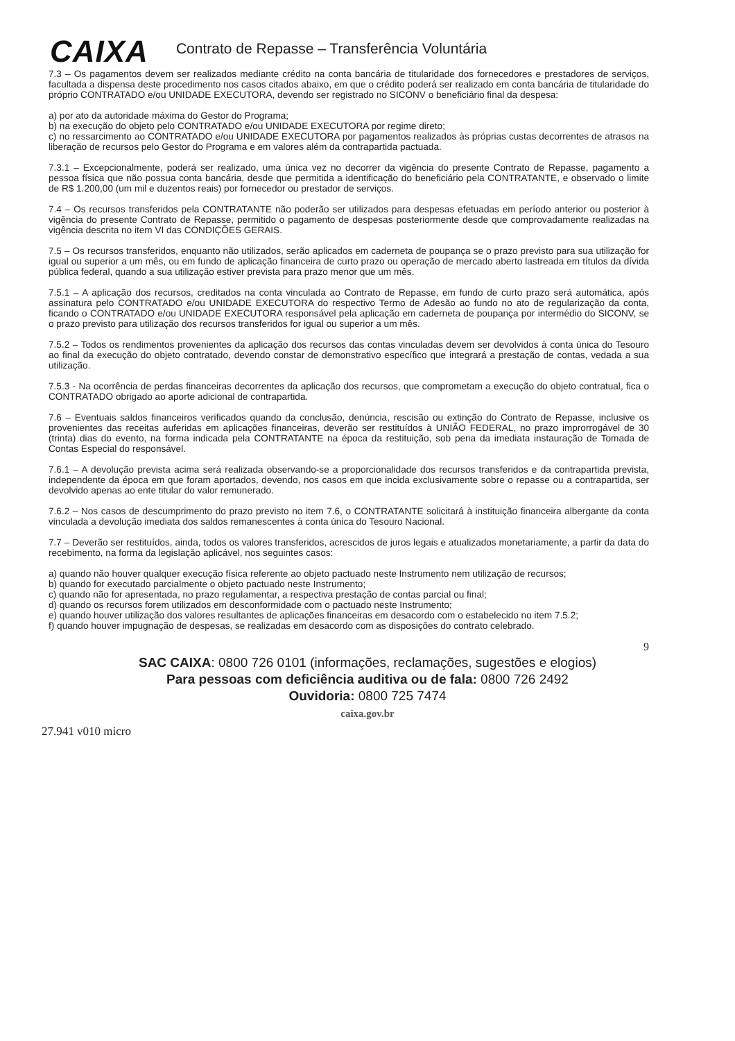CAIXA
Contrato de Repasse – Transferência Voluntária
7.3 – Os pagamentos devem ser realizados mediante crédito na conta bancária de titularidade dos fornecedores e prestadores de serviços, facultada a dispensa deste procedimento nos casos citados abaixo, em que o crédito poderá ser realizado em conta bancária de titularidade do próprio CONTRATADO e/ou UNIDADE EXECUTORA, devendo ser registrado no SICONV o beneficiário final da despesa:
a) por ato da autoridade máxima do Gestor do Programa;
b) na execução do objeto pelo CONTRATADO e/ou UNIDADE EXECUTORA por regime direto;
c) no ressarcimento ao CONTRATADO e/ou UNIDADE EXECUTORA por pagamentos realizados às próprias custas decorrentes de atrasos na liberação de recursos pelo Gestor do Programa e em valores além da contrapartida pactuada.
7.3.1 – Excepcionalmente, poderá ser realizado, uma única vez no decorrer da vigência do presente Contrato de Repasse, pagamento a pessoa física que não possua conta bancária, desde que permitida a identificação do beneficiário pela CONTRATANTE, e observado o limite de R$ 1.200,00 (um mil e duzentos reais) por fornecedor ou prestador de serviços.
7.4 – Os recursos transferidos pela CONTRATANTE não poderão ser utilizados para despesas efetuadas em período anterior ou posterior à vigência do presente Contrato de Repasse, permitido o pagamento de despesas posteriormente desde que comprovadamente realizadas na vigência descrita no item VI das CONDIÇÕES GERAIS.
7.5 – Os recursos transferidos, enquanto não utilizados, serão aplicados em caderneta de poupança se o prazo previsto para sua utilização for igual ou superior a um mês, ou em fundo de aplicação financeira de curto prazo ou operação de mercado aberto lastreada em títulos da dívida pública federal, quando a sua utilização estiver prevista para prazo menor que um mês.
7.5.1 – A aplicação dos recursos, creditados na conta vinculada ao Contrato de Repasse, em fundo de curto prazo será automática, após assinatura pelo CONTRATADO e/ou UNIDADE EXECUTORA do respectivo Termo de Adesão ao fundo no ato de regularização da conta, ficando o CONTRATADO e/ou UNIDADE EXECUTORA responsável pela aplicação em caderneta de poupança por intermédio do SICONV, se o prazo previsto para utilização dos recursos transferidos for igual ou superior a um mês.
7.5.2 – Todos os rendimentos provenientes da aplicação dos recursos das contas vinculadas devem ser devolvidos à conta única do Tesouro ao final da execução do objeto contratado, devendo constar de demonstrativo específico que integrará a prestação de contas, vedada a sua utilização.
7.5.3 - Na ocorrência de perdas financeiras decorrentes da aplicação dos recursos, que comprometam a execução do objeto contratual, fica o CONTRATADO obrigado ao aporte adicional de contrapartida.
7.6 – Eventuais saldos financeiros verificados quando da conclusão, denúncia, rescisão ou extinção do Contrato de Repasse, inclusive os provenientes das receitas auferidas em aplicações financeiras, deverão ser restituídos à UNIÃO FEDERAL, no prazo improrrogável de 30 (trinta) dias do evento, na forma indicada pela CONTRATANTE na época da restituição, sob pena da imediata instauração de Tomada de Contas Especial do responsável.
7.6.1 – A devolução prevista acima será realizada observando-se a proporcionalidade dos recursos transferidos e da contrapartida prevista, independente da época em que foram aportados, devendo, nos casos em que incida exclusivamente sobre o repasse ou a contrapartida, ser devolvido apenas ao ente titular do valor remunerado.
7.6.2 – Nos casos de descumprimento do prazo previsto no item 7.6, o CONTRATANTE solicitará à instituição financeira albergante da conta vinculada a devolução imediata dos saldos remanescentes à conta única do Tesouro Nacional.
7.7 – Deverão ser restituídos, ainda, todos os valores transferidos, acrescidos de juros legais e atualizados monetariamente, a partir da data do recebimento, na forma da legislação aplicável, nos seguintes casos:
a) quando não houver qualquer execução física referente ao objeto pactuado neste Instrumento nem utilização de recursos;
b) quando for executado parcialmente o objeto pactuado neste Instrumento;
c) quando não for apresentada, no prazo regulamentar, a respectiva prestação de contas parcial ou final;
d) quando os recursos forem utilizados em desconformidade com o pactuado neste Instrumento;
e) quando houver utilização dos valores resultantes de aplicações financeiras em desacordo com o estabelecido no item 7.5.2;
f) quando houver impugnação de despesas, se realizadas em desacordo com as disposições do contrato celebrado.
9
SAC CAIXA: 0800 726 0101 (informações, reclamações, sugestões e elogios)
Para pessoas com deficiência auditiva ou de fala: 0800 726 2492
Ouvidoria: 0800 725 7474
caixa.gov.br
27.941 v010 micro